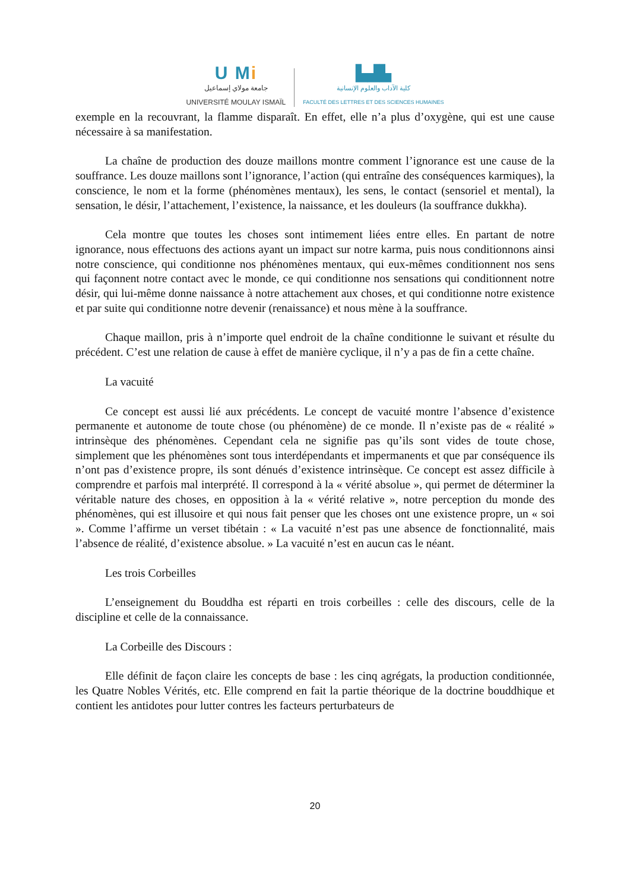U Mi
جامعة مولاي إسماعيل
UNIVERSITÉ MOULAY ISMAÏL
▙▟▙
كلية الآداب والعلوم الإنسانية
FACULTÉ DES LETTRES ET DES SCIENCES HUMAINES
exemple en la recouvrant, la flamme disparaît. En effet, elle n’a plus d’oxygène, qui est une cause nécessaire à sa manifestation.
La chaîne de production des douze maillons montre comment l’ignorance est une cause de la souffrance. Les douze maillons sont l’ignorance, l’action (qui entraîne des conséquences karmiques), la conscience, le nom et la forme (phénomènes mentaux), les sens, le contact (sensoriel et mental), la sensation, le désir, l’attachement, l’existence, la naissance, et les douleurs (la souffrance dukkha).
Cela montre que toutes les choses sont intimement liées entre elles. En partant de notre ignorance, nous effectuons des actions ayant un impact sur notre karma, puis nous conditionnons ainsi notre conscience, qui conditionne nos phénomènes mentaux, qui eux-mêmes conditionnent nos sens qui façonnent notre contact avec le monde, ce qui conditionne nos sensations qui conditionnent notre désir, qui lui-même donne naissance à notre attachement aux choses, et qui conditionne notre existence et par suite qui conditionne notre devenir (renaissance) et nous mène à la souffrance.
Chaque maillon, pris à n’importe quel endroit de la chaîne conditionne le suivant et résulte du précédent. C’est une relation de cause à effet de manière cyclique, il n’y a pas de fin a cette chaîne.
La vacuité
Ce concept est aussi lié aux précédents. Le concept de vacuité montre l’absence d’existence permanente et autonome de toute chose (ou phénomène) de ce monde. Il n’existe pas de « réalité » intrinsèque des phénomènes. Cependant cela ne signifie pas qu’ils sont vides de toute chose, simplement que les phénomènes sont tous interdépendants et impermanents et que par conséquence ils n’ont pas d’existence propre, ils sont dénués d’existence intrinsèque. Ce concept est assez difficile à comprendre et parfois mal interprété. Il correspond à la « vérité absolue », qui permet de déterminer la véritable nature des choses, en opposition à la « vérité relative », notre perception du monde des phénomènes, qui est illusoire et qui nous fait penser que les choses ont une existence propre, un « soi ». Comme l’affirme un verset tibétain : « La vacuité n’est pas une absence de fonctionnalité, mais l’absence de réalité, d’existence absolue. » La vacuité n’est en aucun cas le néant.
Les trois Corbeilles
L’enseignement du Bouddha est réparti en trois corbeilles : celle des discours, celle de la discipline et celle de la connaissance.
La Corbeille des Discours :
Elle définit de façon claire les concepts de base : les cinq agrégats, la production conditionnée, les Quatre Nobles Vérités, etc. Elle comprend en fait la partie théorique de la doctrine bouddhique et contient les antidotes pour lutter contres les facteurs perturbateurs de
20